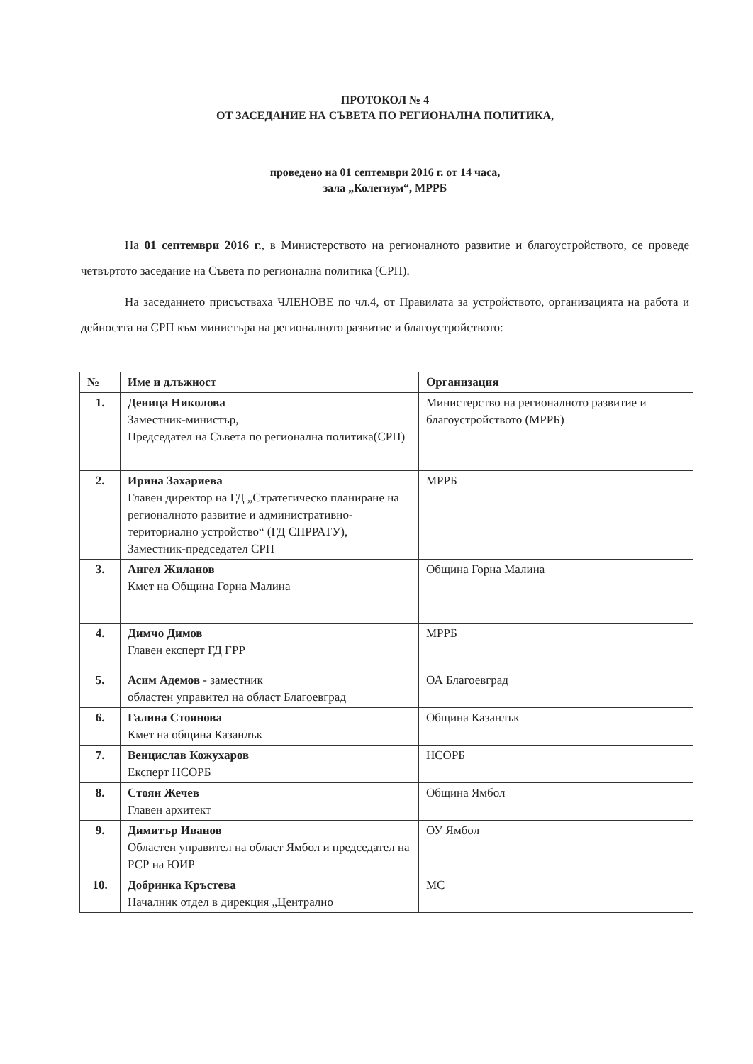ПРОТОКОЛ № 4
ОТ ЗАСЕДАНИЕ НА СЪВЕТА ПО РЕГИОНАЛНА ПОЛИТИКА,
проведено на 01 септември 2016 г. от 14 часа,
зала „Колегиум“, МРРБ
На 01 септември 2016 г., в Министерството на регионалното развитие и благоустройството, се проведе четвъртото заседание на Съвета по регионална политика (СРП).
На заседанието присъстваха ЧЛЕНОВЕ по чл.4, от Правилата за устройството, организацията на работа и дейността на СРП към министъра на регионалното развитие и благоустройството:
| № | Име и длъжност | Организация |
| --- | --- | --- |
| 1. | Деница Николова Заместник-министър, Председател на Съвета по регионална политика(СРП) | Министерство на регионалното развитие и благоустройството (МРРБ) |
| 2. | Ирина Захариева Главен директор на ГД „Стратегическо планиране на регионалното развитие и административно-териториално устройство“ (ГД СПРРАТУ), Заместник-председател СРП | МРРБ |
| 3. | Ангел Жиланов Кмет на Община Горна Малина | Община Горна Малина |
| 4. | Димчо Димов Главен експерт ГД ГРР | МРРБ |
| 5. | Асим Адемов - заместник областен управител на област Благоевград | ОА Благоевград |
| 6. | Галина Стоянова Кмет на община Казанлък | Община Казанлък |
| 7. | Венцислав Кожухаров Експерт НСОРБ | НСОРБ |
| 8. | Стоян Жечев Главен архитект | Община Ямбол |
| 9. | Димитър Иванов Областен управител на област Ямбол и председател на РСР на ЮИР | ОУ Ямбол |
| 10. | Добринка Кръстева Началник отдел в дирекция „Централно | МС |